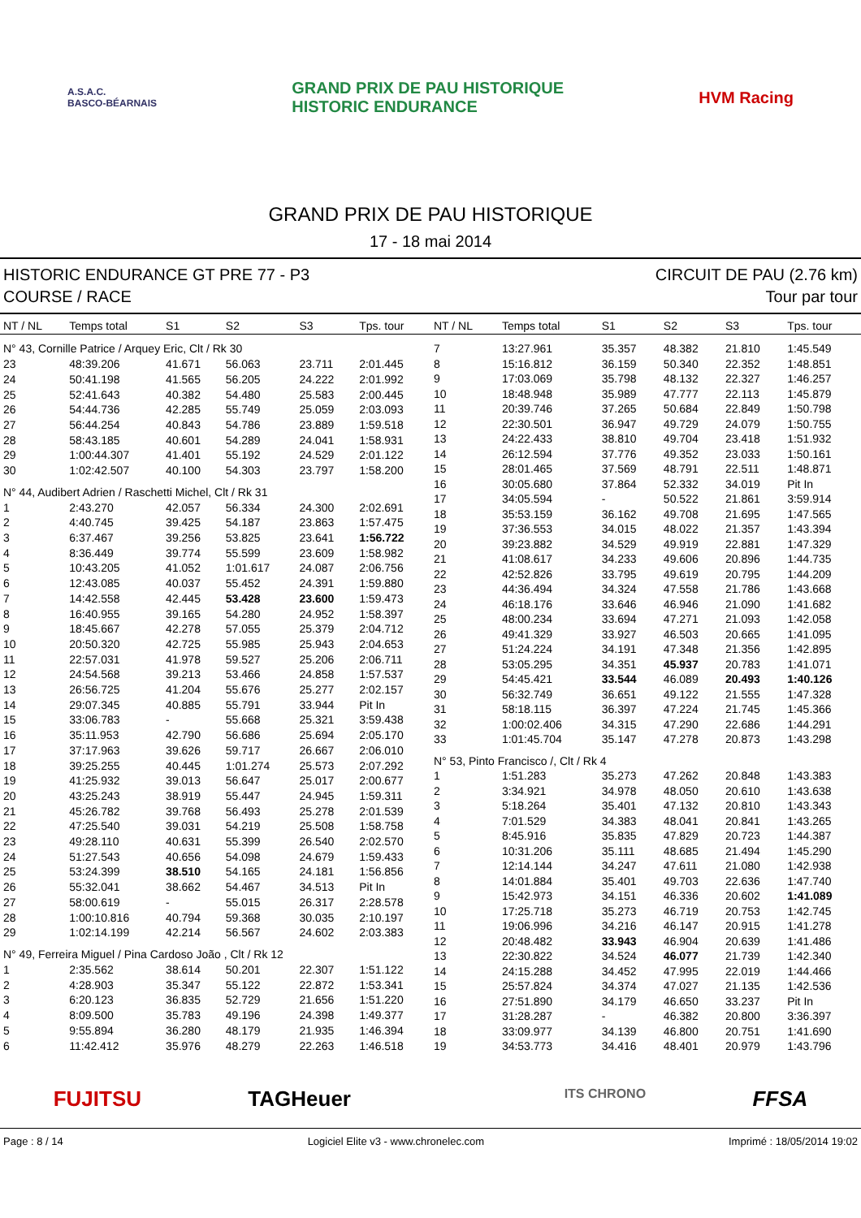A.S.A.C.
BASCO-BÉARNAIS
GRAND PRIX DE PAU HISTORIQUE
HISTORIC ENDURANCE
HVM Racing
GRAND PRIX DE PAU HISTORIQUE
17 - 18 mai 2014
HISTORIC ENDURANCE GT PRE 77 - P3 CIRCUIT DE PAU (2.76 km)
COURSE / RACE Tour par tour
| NT / NL | Temps total | S1 | S2 | S3 | Tps. tour |
| --- | --- | --- | --- | --- | --- |
| N° 43, Cornille Patrice / Arquey Eric, Clt / Rk 30 | | | | | |
| 23 | 48:39.206 | 41.671 | 56.063 | 23.711 | 2:01.445 |
| 24 | 50:41.198 | 41.565 | 56.205 | 24.222 | 2:01.992 |
| 25 | 52:41.643 | 40.382 | 54.480 | 25.583 | 2:00.445 |
| 26 | 54:44.736 | 42.285 | 55.749 | 25.059 | 2:03.093 |
| 27 | 56:44.254 | 40.843 | 54.786 | 23.889 | 1:59.518 |
| 28 | 58:43.185 | 40.601 | 54.289 | 24.041 | 1:58.931 |
| 29 | 1:00:44.307 | 41.401 | 55.192 | 24.529 | 2:01.122 |
| 30 | 1:02:42.507 | 40.100 | 54.303 | 23.797 | 1:58.200 |
| N° 44, Audibert Adrien / Raschetti Michel, Clt / Rk 31 | | | | | |
| 1 | 2:43.270 | 42.057 | 56.334 | 24.300 | 2:02.691 |
| 2 | 4:40.745 | 39.425 | 54.187 | 23.863 | 1:57.475 |
| 3 | 6:37.467 | 39.256 | 53.825 | 23.641 | 1:56.722 |
| 4 | 8:36.449 | 39.774 | 55.599 | 23.609 | 1:58.982 |
| 5 | 10:43.205 | 41.052 | 1:01.617 | 24.087 | 2:06.756 |
| 6 | 12:43.085 | 40.037 | 55.452 | 24.391 | 1:59.880 |
| 7 | 14:42.558 | 42.445 | 53.428 | 23.600 | 1:59.473 |
| 8 | 16:40.955 | 39.165 | 54.280 | 24.952 | 1:58.397 |
| 9 | 18:45.667 | 42.278 | 57.055 | 25.379 | 2:04.712 |
| 10 | 20:50.320 | 42.725 | 55.985 | 25.943 | 2:04.653 |
| 11 | 22:57.031 | 41.978 | 59.527 | 25.206 | 2:06.711 |
| 12 | 24:54.568 | 39.213 | 53.466 | 24.858 | 1:57.537 |
| 13 | 26:56.725 | 41.204 | 55.676 | 25.277 | 2:02.157 |
| 14 | 29:07.345 | 40.885 | 55.791 | 33.944 | Pit In |
| 15 | 33:06.783 | - | 55.668 | 25.321 | 3:59.438 |
| 16 | 35:11.953 | 42.790 | 56.686 | 25.694 | 2:05.170 |
| 17 | 37:17.963 | 39.626 | 59.717 | 26.667 | 2:06.010 |
| 18 | 39:25.255 | 40.445 | 1:01.274 | 25.573 | 2:07.292 |
| 19 | 41:25.932 | 39.013 | 56.647 | 25.017 | 2:00.677 |
| 20 | 43:25.243 | 38.919 | 55.447 | 24.945 | 1:59.311 |
| 21 | 45:26.782 | 39.768 | 56.493 | 25.278 | 2:01.539 |
| 22 | 47:25.540 | 39.031 | 54.219 | 25.508 | 1:58.758 |
| 23 | 49:28.110 | 40.631 | 55.399 | 26.540 | 2:02.570 |
| 24 | 51:27.543 | 40.656 | 54.098 | 24.679 | 1:59.433 |
| 25 | 53:24.399 | 38.510 | 54.165 | 24.181 | 1:56.856 |
| 26 | 55:32.041 | 38.662 | 54.467 | 34.513 | Pit In |
| 27 | 58:00.619 | - | 55.015 | 26.317 | 2:28.578 |
| 28 | 1:00:10.816 | 40.794 | 59.368 | 30.035 | 2:10.197 |
| 29 | 1:02:14.199 | 42.214 | 56.567 | 24.602 | 2:03.383 |
| N° 49, Ferreira Miguel / Pina Cardoso João , Clt / Rk 12 | | | | | |
| 1 | 2:35.562 | 38.614 | 50.201 | 22.307 | 1:51.122 |
| 2 | 4:28.903 | 35.347 | 55.122 | 22.872 | 1:53.341 |
| 3 | 6:20.123 | 36.835 | 52.729 | 21.656 | 1:51.220 |
| 4 | 8:09.500 | 35.783 | 49.196 | 24.398 | 1:49.377 |
| 5 | 9:55.894 | 36.280 | 48.179 | 21.935 | 1:46.394 |
| 6 | 11:42.412 | 35.976 | 48.279 | 22.263 | 1:46.518 |
| NT / NL | Temps total | S1 | S2 | S3 | Tps. tour |
| --- | --- | --- | --- | --- | --- |
| 7 | 13:27.961 | 35.357 | 48.382 | 21.810 | 1:45.549 |
| 8 | 15:16.812 | 36.159 | 50.340 | 22.352 | 1:48.851 |
| 9 | 17:03.069 | 35.798 | 48.132 | 22.327 | 1:46.257 |
| 10 | 18:48.948 | 35.989 | 47.777 | 22.113 | 1:45.879 |
| 11 | 20:39.746 | 37.265 | 50.684 | 22.849 | 1:50.798 |
| 12 | 22:30.501 | 36.947 | 49.729 | 24.079 | 1:50.755 |
| 13 | 24:22.433 | 38.810 | 49.704 | 23.418 | 1:51.932 |
| 14 | 26:12.594 | 37.776 | 49.352 | 23.033 | 1:50.161 |
| 15 | 28:01.465 | 37.569 | 48.791 | 22.511 | 1:48.871 |
| 16 | 30:05.680 | 37.864 | 52.332 | 34.019 | Pit In |
| 17 | 34:05.594 | - | 50.522 | 21.861 | 3:59.914 |
| 18 | 35:53.159 | 36.162 | 49.708 | 21.695 | 1:47.565 |
| 19 | 37:36.553 | 34.015 | 48.022 | 21.357 | 1:43.394 |
| 20 | 39:23.882 | 34.529 | 49.919 | 22.881 | 1:47.329 |
| 21 | 41:08.617 | 34.233 | 49.606 | 20.896 | 1:44.735 |
| 22 | 42:52.826 | 33.795 | 49.619 | 20.795 | 1:44.209 |
| 23 | 44:36.494 | 34.324 | 47.558 | 21.786 | 1:43.668 |
| 24 | 46:18.176 | 33.646 | 46.946 | 21.090 | 1:41.682 |
| 25 | 48:00.234 | 33.694 | 47.271 | 21.093 | 1:42.058 |
| 26 | 49:41.329 | 33.927 | 46.503 | 20.665 | 1:41.095 |
| 27 | 51:24.224 | 34.191 | 47.348 | 21.356 | 1:42.895 |
| 28 | 53:05.295 | 34.351 | 45.937 | 20.783 | 1:41.071 |
| 29 | 54:45.421 | 33.544 | 46.089 | 20.493 | 1:40.126 |
| 30 | 56:32.749 | 36.651 | 49.122 | 21.555 | 1:47.328 |
| 31 | 58:18.115 | 36.397 | 47.224 | 21.745 | 1:45.366 |
| 32 | 1:00:02.406 | 34.315 | 47.290 | 22.686 | 1:44.291 |
| 33 | 1:01:45.704 | 35.147 | 47.278 | 20.873 | 1:43.298 |
| N° 53, Pinto Francisco /, Clt / Rk 4 | | | | | |
| 1 | 1:51.283 | 35.273 | 47.262 | 20.848 | 1:43.383 |
| 2 | 3:34.921 | 34.978 | 48.050 | 20.610 | 1:43.638 |
| 3 | 5:18.264 | 35.401 | 47.132 | 20.810 | 1:43.343 |
| 4 | 7:01.529 | 34.383 | 48.041 | 20.841 | 1:43.265 |
| 5 | 8:45.916 | 35.835 | 47.829 | 20.723 | 1:44.387 |
| 6 | 10:31.206 | 35.111 | 48.685 | 21.494 | 1:45.290 |
| 7 | 12:14.144 | 34.247 | 47.611 | 21.080 | 1:42.938 |
| 8 | 14:01.884 | 35.401 | 49.703 | 22.636 | 1:47.740 |
| 9 | 15:42.973 | 34.151 | 46.336 | 20.602 | 1:41.089 |
| 10 | 17:25.718 | 35.273 | 46.719 | 20.753 | 1:42.745 |
| 11 | 19:06.996 | 34.216 | 46.147 | 20.915 | 1:41.278 |
| 12 | 20:48.482 | 33.943 | 46.904 | 20.639 | 1:41.486 |
| 13 | 22:30.822 | 34.524 | 46.077 | 21.739 | 1:42.340 |
| 14 | 24:15.288 | 34.452 | 47.995 | 22.019 | 1:44.466 |
| 15 | 25:57.824 | 34.374 | 47.027 | 21.135 | 1:42.536 |
| 16 | 27:51.890 | 34.179 | 46.650 | 33.237 | Pit In |
| 17 | 31:28.287 | - | 46.382 | 20.800 | 3:36.397 |
| 18 | 33:09.977 | 34.139 | 46.800 | 20.751 | 1:41.690 |
| 19 | 34:53.773 | 34.416 | 48.401 | 20.979 | 1:43.796 |
FUJITSU TAGHeuer ITS CHRONO FFSA
Page : 8 / 14 Logiciel Elite v3 - www.chronelec.com Imprimé : 18/05/2014 19:02